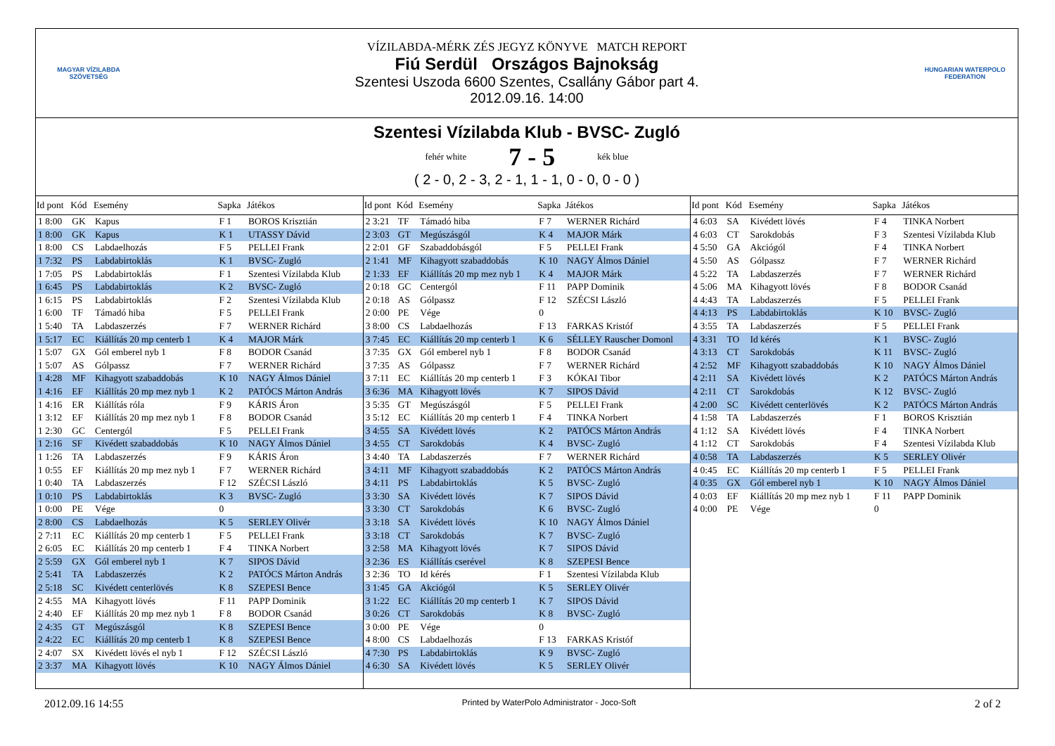MAGYAR VÍZILABDA
SZÖVETSÉG
VÍZILABDA-MÉRK ZÉS JEGYZ KÖNYVE MATCH REPORT
Fiú Serdül Országos Bajnokság
Szentesi Uszoda 6600 Szentes, Csallány Gábor part 4.
2012.09.16. 14:00
HUNGARIAN WATERPOLO
FEDERATION
Szentesi Vízilabda Klub - BVSC- Zugló
fehér white 7 - 5 kék blue
( 2 - 0, 2 - 3, 2 - 1, 1 - 1, 0 - 0, 0 - 0 )
| Id pont | Kód | Esemény | Sapka | Játékos |
| --- | --- | --- | --- | --- |
| 1 8:00 | GK | Kapus | F 1 | BOROS Krisztián |
| 1 8:00 | GK | Kapus | K 1 | UTASSY Dávid |
| 1 8:00 | CS | Labdaelhozás | F 5 | PELLEI Frank |
| 1 7:32 | PS | Labdabirtoklás | K 1 | BVSC- Zugló |
| 1 7:05 | PS | Labdabirtoklás | F 1 | Szentesi Vízilabda Klub |
| 1 6:45 | PS | Labdabirtoklás | K 2 | BVSC- Zugló |
| 1 6:15 | PS | Labdabirtoklás | F 2 | Szentesi Vízilabda Klub |
| 1 6:00 | TF | Támadó hiba | F 5 | PELLEI Frank |
| 1 5:40 | TA | Labdaszerzés | F 7 | WERNER Richárd |
| 1 5:17 | EC | Kiállítás 20 mp centerb 1 | K 4 | MAJOR Márk |
| 1 5:07 | GX | Gól emberel nyb 1 | F 8 | BODOR Csanád |
| 1 5:07 | AS | Gólpassz | F 7 | WERNER Richárd |
| 1 4:28 | MF | Kihagyott szabaddobás | K 10 | NAGY Álmos Dániel |
| 1 4:16 | EF | Kiállítás 20 mp mez nyb 1 | K 2 | PATÓCS Márton András |
| 1 4:16 | ER | Kiállítás róla | F 9 | KÁRIS Áron |
| 1 3:12 | EF | Kiállítás 20 mp mez nyb 1 | F 8 | BODOR Csanád |
| 1 2:30 | GC | Centergól | F 5 | PELLEI Frank |
| 1 2:16 | SF | Kivédett szabaddobás | K 10 | NAGY Álmos Dániel |
| 1 1:26 | TA | Labdaszerzés | F 9 | KÁRIS Áron |
| 1 0:55 | EF | Kiállítás 20 mp mez nyb 1 | F 7 | WERNER Richárd |
| 1 0:40 | TA | Labdaszerzés | F 12 | SZÉCSI László |
| 1 0:10 | PS | Labdabirtoklás | K 3 | BVSC- Zugló |
| 1 0:00 | PE | Vége | 0 | |
| 2 8:00 | CS | Labdaelhozás | K 5 | SERLEY Olivér |
| 2 7:11 | EC | Kiállítás 20 mp centerb 1 | F 5 | PELLEI Frank |
| 2 6:05 | EC | Kiállítás 20 mp centerb 1 | F 4 | TINKA Norbert |
| 2 5:59 | GX | Gól emberel nyb 1 | K 7 | SIPOS Dávid |
| 2 5:41 | TA | Labdaszerzés | K 2 | PATÓCS Márton András |
| 2 5:18 | SC | Kivédett centerlövés | K 8 | SZEPESI Bence |
| 2 4:55 | MA | Kihagyott lövés | F 11 | PAPP Dominik |
| 2 4:40 | EF | Kiállítás 20 mp mez nyb 1 | F 8 | BODOR Csanád |
| 2 4:35 | GT | Megúszásgól | K 8 | SZEPESI Bence |
| 2 4:22 | EC | Kiállítás 20 mp centerb 1 | K 8 | SZEPESI Bence |
| 2 4:07 | SX | Kivédett lövés el nyb 1 | F 12 | SZÉCSI László |
| 2 3:37 | MA | Kihagyott lövés | K 10 | NAGY Álmos Dániel |
| Id pont | Kód | Esemény | Sapka | Játékos |
| --- | --- | --- | --- | --- |
| 2 3:21 | TF | Támadó hiba | F 7 | WERNER Richárd |
| 2 3:03 | GT | Megúszásgól | K 4 | MAJOR Márk |
| 2 2:01 | GF | Szabaddobásgól | F 5 | PELLEI Frank |
| 2 1:41 | MF | Kihagyott szabaddobás | K 10 | NAGY Álmos Dániel |
| 2 1:33 | EF | Kiállítás 20 mp mez nyb 1 | K 4 | MAJOR Márk |
| 2 0:18 | GC | Centergól | F 11 | PAPP Dominik |
| 2 0:18 | AS | Gólpassz | F 12 | SZÉCSI László |
| 2 0:00 | PE | Vége | 0 | |
| 3 8:00 | CS | Labdaelhozás | F 13 | FARKAS Kristóf |
| 3 7:45 | EC | Kiállítás 20 mp centerb 1 | K 6 | SÉLLEY Rauscher Domonl |
| 3 7:35 | GX | Gól emberel nyb 1 | F 8 | BODOR Csanád |
| 3 7:35 | AS | Gólpassz | F 7 | WERNER Richárd |
| 3 7:11 | EC | Kiállítás 20 mp centerb 1 | F 3 | KÓKAI Tibor |
| 3 6:36 | MA | Kihagyott lövés | K 7 | SIPOS Dávid |
| 3 5:35 | GT | Megúszásgól | F 5 | PELLEI Frank |
| 3 5:12 | EC | Kiállítás 20 mp centerb 1 | F 4 | TINKA Norbert |
| 3 4:55 | SA | Kivédett lövés | K 2 | PATÓCS Márton András |
| 3 4:55 | CT | Sarokdobás | K 4 | BVSC- Zugló |
| 3 4:40 | TA | Labdaszerzés | F 7 | WERNER Richárd |
| 3 4:11 | MF | Kihagyott szabaddobás | K 2 | PATÓCS Márton András |
| 3 4:11 | PS | Labdabirtoklás | K 5 | BVSC- Zugló |
| 3 3:30 | SA | Kivédett lövés | K 7 | SIPOS Dávid |
| 3 3:30 | CT | Sarokdobás | K 6 | BVSC- Zugló |
| 3 3:18 | SA | Kivédett lövés | K 10 | NAGY Álmos Dániel |
| 3 3:18 | CT | Sarokdobás | K 7 | BVSC- Zugló |
| 3 2:58 | MA | Kihagyott lövés | K 7 | SIPOS Dávid |
| 3 2:36 | ES | Kiállítás cserével | K 8 | SZEPESI Bence |
| 3 2:36 | TO | Id kérés | F 1 | Szentesi Vízilabda Klub |
| 3 1:45 | GA | Akciógól | K 5 | SERLEY Olivér |
| 3 1:22 | EC | Kiállítás 20 mp centerb 1 | K 7 | SIPOS Dávid |
| 3 0:26 | CT | Sarokdobás | K 8 | BVSC- Zugló |
| 3 0:00 | PE | Vége | 0 | |
| 4 8:00 | CS | Labdaelhozás | F 13 | FARKAS Kristóf |
| 4 7:30 | PS | Labdabirtoklás | K 9 | BVSC- Zugló |
| 4 6:30 | SA | Kivédett lövés | K 5 | SERLEY Olivér |
| Id pont | Kód | Esemény | Sapka | Játékos |
| --- | --- | --- | --- | --- |
| 4 6:03 | SA | Kivédett lövés | F 4 | TINKA Norbert |
| 4 6:03 | CT | Sarokdobás | F 3 | Szentesi Vízilabda Klub |
| 4 5:50 | GA | Akciógól | F 4 | TINKA Norbert |
| 4 5:50 | AS | Gólpassz | F 7 | WERNER Richárd |
| 4 5:22 | TA | Labdaszerzés | F 7 | WERNER Richárd |
| 4 5:06 | MA | Kihagyott lövés | F 8 | BODOR Csanád |
| 4 4:43 | TA | Labdaszerzés | F 5 | PELLEI Frank |
| 4 4:13 | PS | Labdabirtoklás | K 10 | BVSC- Zugló |
| 4 3:55 | TA | Labdaszerzés | F 5 | PELLEI Frank |
| 4 3:31 | TO | Id kérés | K 1 | BVSC- Zugló |
| 4 3:13 | CT | Sarokdobás | K 11 | BVSC- Zugló |
| 4 2:52 | MF | Kihagyott szabaddobás | K 10 | NAGY Álmos Dániel |
| 4 2:11 | SA | Kivédett lövés | K 2 | PATÓCS Márton András |
| 4 2:11 | CT | Sarokdobás | K 12 | BVSC- Zugló |
| 4 2:00 | SC | Kivédett centerlövés | K 2 | PATÓCS Márton András |
| 4 1:58 | TA | Labdaszerzés | F 1 | BOROS Krisztián |
| 4 1:12 | SA | Kivédett lövés | F 4 | TINKA Norbert |
| 4 1:12 | CT | Sarokdobás | F 4 | Szentesi Vízilabda Klub |
| 4 0:58 | TA | Labdaszerzés | K 5 | SERLEY Olivér |
| 4 0:45 | EC | Kiállítás 20 mp centerb 1 | F 5 | PELLEI Frank |
| 4 0:35 | GX | Gól emberel nyb 1 | K 10 | NAGY Álmos Dániel |
| 4 0:03 | EF | Kiállítás 20 mp mez nyb 1 | F 11 | PAPP Dominik |
| 4 0:00 | PE | Vége | 0 | |
2012.09.16 14:55 Printed by WaterPolo Administrator - Joco-Soft 2 of 2